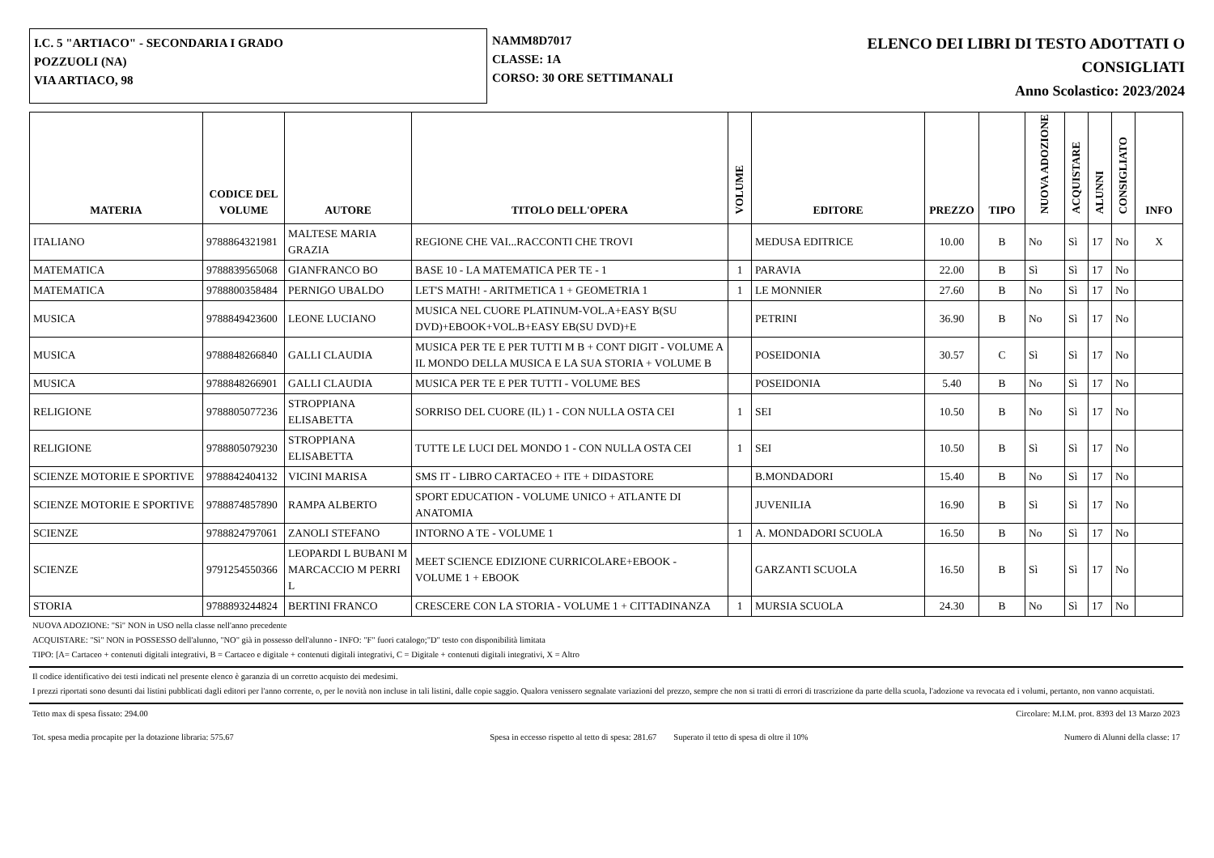I.C. 5 "ARTIACO" - SECONDARIA I GRADO
POZZUOLI (NA)
VIA ARTIACO, 98
NAMM8D7017
CLASSE: 1A
CORSO: 30 ORE SETTIMANALI
ELENCO DEI LIBRI DI TESTO ADOTTATI O
CONSIGLIATI
Anno Scolastico: 2023/2024
| MATERIA | CODICE DEL VOLUME | AUTORE | TITOLO DELL'OPERA | VOLUME | EDITORE | PREZZO | TIPO | NUOVA ADOZIONE | ACQUISTARE | ALUNNI | CONSIGLIATO | INFO |
| --- | --- | --- | --- | --- | --- | --- | --- | --- | --- | --- | --- | --- |
| ITALIANO | 9788864321981 | MALTESE MARIA GRAZIA | REGIONE CHE VAI...RACCONTI CHE TROVI | | MEDUSA EDITRICE | 10.00 | B | No | Sì | 17 | No | X |
| MATEMATICA | 9788839565068 | GIANFRANCO BO | BASE 10 - LA MATEMATICA PER TE - 1 | 1 | PARAVIA | 22.00 | B | Sì | Sì | 17 | No | |
| MATEMATICA | 9788800358484 | PERNIGO UBALDO | LET'S MATH! - ARITMETICA 1 + GEOMETRIA 1 | 1 | LE MONNIER | 27.60 | B | No | Sì | 17 | No | |
| MUSICA | 9788849423600 | LEONE LUCIANO | MUSICA NEL CUORE PLATINUM-VOL.A+EASY B(SU DVD)+EBOOK+VOL.B+EASY EB(SU DVD)+E | | PETRINI | 36.90 | B | No | Sì | 17 | No | |
| MUSICA | 9788848266840 | GALLI CLAUDIA | MUSICA PER TE E PER TUTTI M B + CONT DIGIT - VOLUME A IL MONDO DELLA MUSICA E LA SUA STORIA + VOLUME B | | POSEIDONIA | 30.57 | C | Sì | Sì | 17 | No | |
| MUSICA | 9788848266901 | GALLI CLAUDIA | MUSICA PER TE E PER TUTTI - VOLUME BES | | POSEIDONIA | 5.40 | B | No | Sì | 17 | No | |
| RELIGIONE | 9788805077236 | STROPPIANA ELISABETTA | SORRISO DEL CUORE (IL) 1 - CON NULLA OSTA CEI | 1 | SEI | 10.50 | B | No | Sì | 17 | No | |
| RELIGIONE | 9788805079230 | STROPPIANA ELISABETTA | TUTTE LE LUCI DEL MONDO 1 - CON NULLA OSTA CEI | 1 | SEI | 10.50 | B | Sì | Sì | 17 | No | |
| SCIENZE MOTORIE E SPORTIVE | 9788842404132 | VICINI MARISA | SMS IT - LIBRO CARTACEO + ITE + DIDASTORE | | B.MONDADORI | 15.40 | B | No | Sì | 17 | No | |
| SCIENZE MOTORIE E SPORTIVE | 9788874857890 | RAMPA ALBERTO | SPORT EDUCATION - VOLUME UNICO + ATLANTE DI ANATOMIA | | JUVENILIA | 16.90 | B | Sì | Sì | 17 | No | |
| SCIENZE | 9788824797061 | ZANOLI STEFANO | INTORNO A TE - VOLUME 1 | 1 | A. MONDADORI SCUOLA | 16.50 | B | No | Sì | 17 | No | |
| SCIENZE | 9791254550366 | LEOPARDI L BUBANI M MARCACCIO M PERRI L | MEET SCIENCE EDIZIONE CURRICOLARE+EBOOK - VOLUME 1 + EBOOK | | GARZANTI SCUOLA | 16.50 | B | Sì | Sì | 17 | No | |
| STORIA | 9788893244824 | BERTINI FRANCO | CRESCERE CON LA STORIA - VOLUME 1 + CITTADINANZA | 1 | MURSIA SCUOLA | 24.30 | B | No | Sì | 17 | No | |
NUOVA ADOZIONE: "Sì" NON in USO nella classe nell'anno precedente
ACQUISTARE: "Sì" NON in POSSESSO dell'alunno, "NO" già in possesso dell'alunno - INFO: "F" fuori catalogo;"D" testo con disponibilità limitata
TIPO: [A= Cartaceo + contenuti digitali integrativi, B = Cartaceo e digitale + contenuti digitali integrativi, C = Digitale + contenuti digitali integrativi, X = Altro
Il codice identificativo dei testi indicati nel presente elenco è garanzia di un corretto acquisto dei medesimi.
I prezzi riportati sono desunti dai listini pubblicati dagli editori per l'anno corrente, o, per le novità non incluse in tali listini, dalle copie saggio. Qualora venissero segnalate variazioni del prezzo, sempre che non si tratti di errori di trascrizione da parte della scuola, l'adozione va revocata ed i volumi, pertanto, non vanno acquistati.
Tetto max di spesa fissato: 294.00 Circolare: M.I.M. prot. 8393 del 13 Marzo 2023
Tot. spesa media procapite per la dotazione libraria: 575.67 Spesa in eccesso rispetto al tetto di spesa: 281.67 Superato il tetto di spesa di oltre il 10% Numero di Alunni della classe: 17